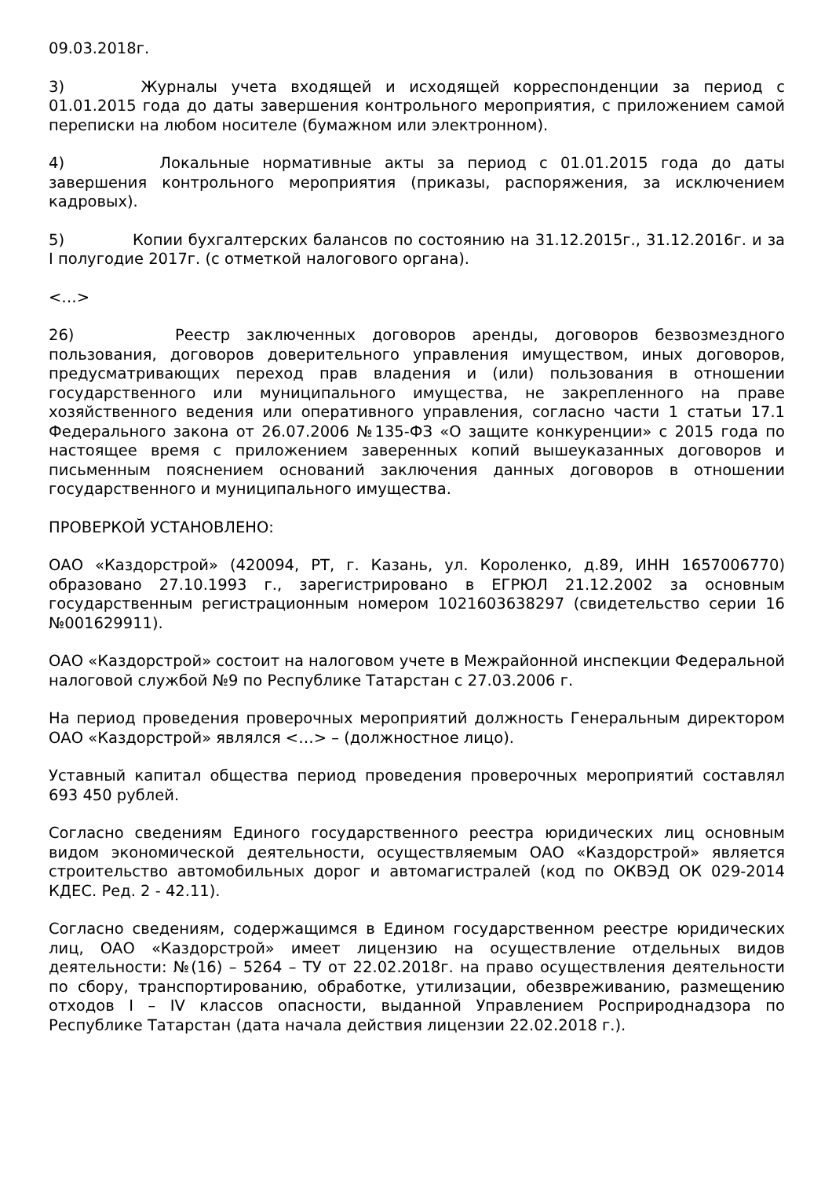09.03.2018г.
3) Журналы учета входящей и исходящей корреспонденции за период с 01.01.2015 года до даты завершения контрольного мероприятия, с приложением самой переписки на любом носителе (бумажном или электронном).
4) Локальные нормативные акты за период с 01.01.2015 года до даты завершения контрольного мероприятия (приказы, распоряжения, за исключением кадровых).
5) Копии бухгалтерских балансов по состоянию на 31.12.2015г., 31.12.2016г. и за I полугодие 2017г. (с отметкой налогового органа).
<…>
26) Реестр заключенных договоров аренды, договоров безвозмездного пользования, договоров доверительного управления имуществом, иных договоров, предусматривающих переход прав владения и (или) пользования в отношении государственного или муниципального имущества, не закрепленного на праве хозяйственного ведения или оперативного управления, согласно части 1 статьи 17.1 Федерального закона от 26.07.2006 №135-ФЗ «О защите конкуренции» с 2015 года по настоящее время с приложением заверенных копий вышеуказанных договоров и письменным пояснением оснований заключения данных договоров в отношении государственного и муниципального имущества.
ПРОВЕРКОЙ УСТАНОВЛЕНО:
ОАО «Каздорстрой» (420094, РТ, г. Казань, ул. Короленко, д.89, ИНН 1657006770) образовано 27.10.1993 г., зарегистрировано в ЕГРЮЛ 21.12.2002 за основным государственным регистрационным номером 1021603638297 (свидетельство серии 16 №001629911).
ОАО «Каздорстрой» состоит на налоговом учете в Межрайонной инспекции Федеральной налоговой службой №9 по Республике Татарстан с 27.03.2006 г.
На период проведения проверочных мероприятий должность Генеральным директором ОАО «Каздорстрой» являлся <…> – (должностное лицо).
Уставный капитал общества период проведения проверочных мероприятий составлял 693 450 рублей.
Согласно сведениям Единого государственного реестра юридических лиц основным видом экономической деятельности, осуществляемым ОАО «Каздорстрой» является строительство автомобильных дорог и автомагистралей (код по ОКВЭД ОК 029-2014 КДЕС. Ред. 2 - 42.11).
Согласно сведениям, содержащимся в Едином государственном реестре юридических лиц, ОАО «Каздорстрой» имеет лицензию на осуществление отдельных видов деятельности: №(16) – 5264 – ТУ от 22.02.2018г. на право осуществления деятельности по сбору, транспортированию, обработке, утилизации, обезвреживанию, размещению отходов I – IV классов опасности, выданной Управлением Росприроднадзора по Республике Татарстан (дата начала действия лицензии 22.02.2018 г.).